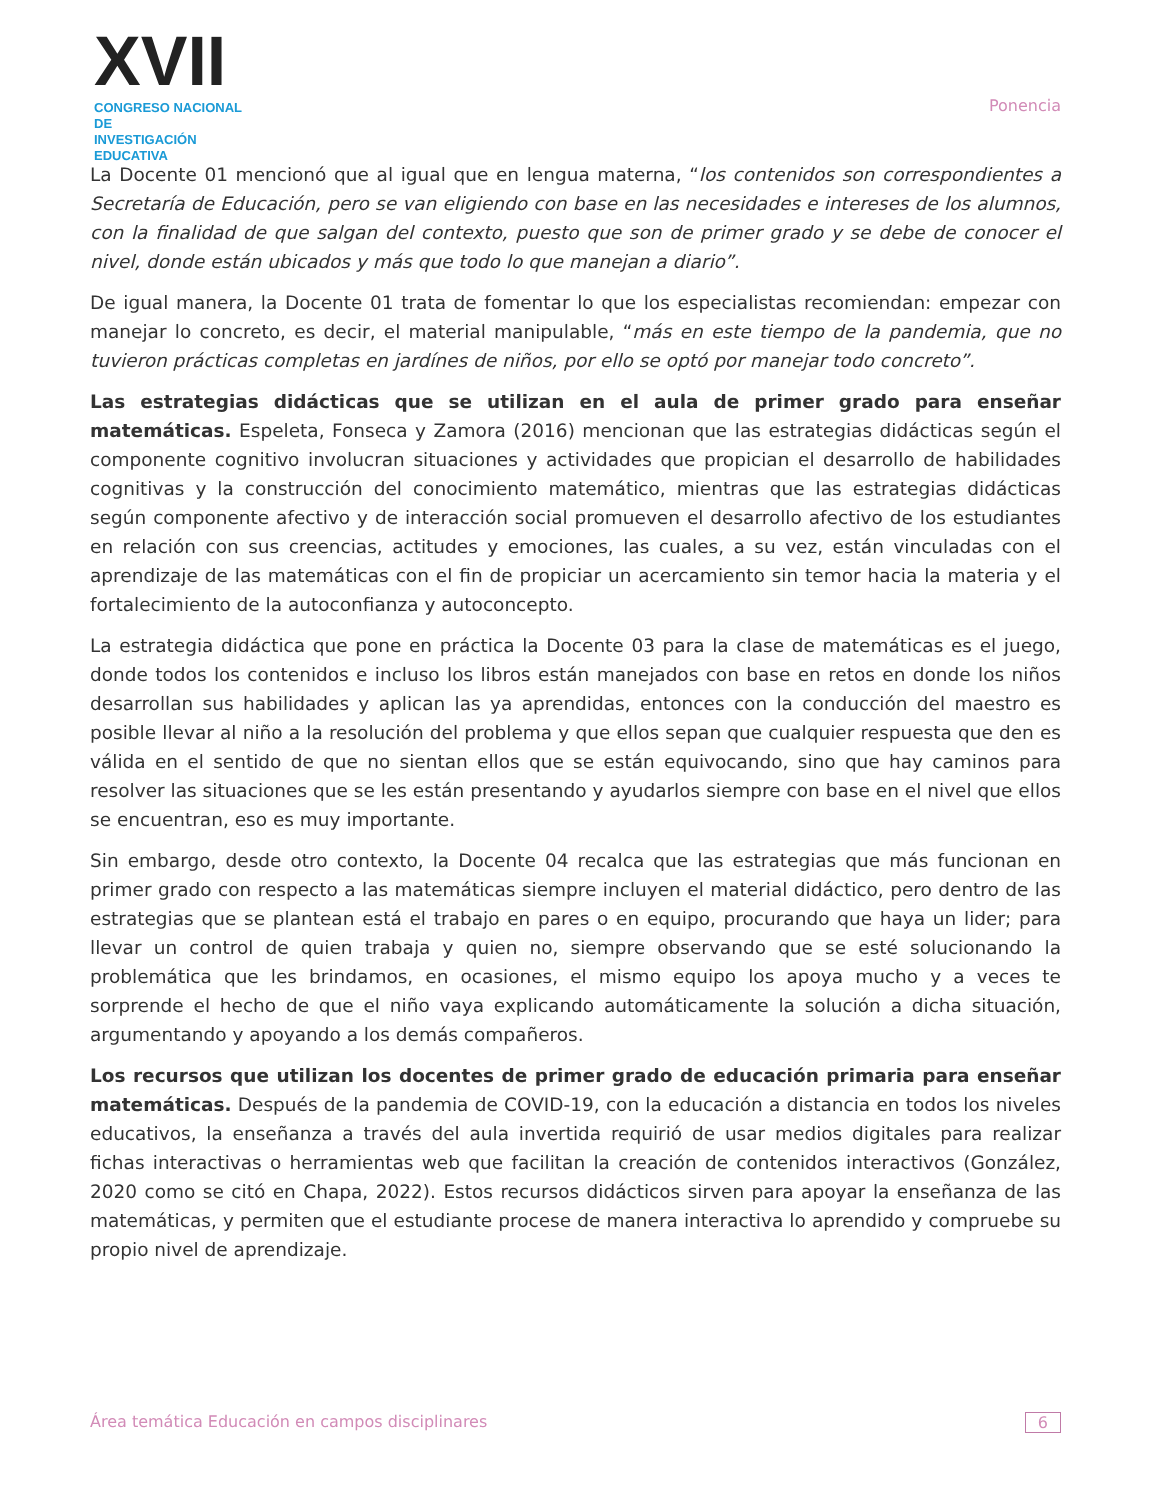XVII
CONGRESO NACIONAL DE
INVESTIGACIÓN EDUCATIVA
Ponencia
La Docente 01 mencionó que al igual que en lengua materna, “los contenidos son correspondientes a Secretaría de Educación, pero se van eligiendo con base en las necesidades e intereses de los alumnos, con la finalidad de que salgan del contexto, puesto que son de primer grado y se debe de conocer el nivel, donde están ubicados y más que todo lo que manejan a diario”.
De igual manera, la Docente 01 trata de fomentar lo que los especialistas recomiendan: empezar con manejar lo concreto, es decir, el material manipulable, “más en este tiempo de la pandemia, que no tuvieron prácticas completas en jardínes de niños, por ello se optó por manejar todo concreto”.
Las estrategias didácticas que se utilizan en el aula de primer grado para enseñar matemáticas. Espeleta, Fonseca y Zamora (2016) mencionan que las estrategias didácticas según el componente cognitivo involucran situaciones y actividades que propician el desarrollo de habilidades cognitivas y la construcción del conocimiento matemático, mientras que las estrategias didácticas según componente afectivo y de interacción social promueven el desarrollo afectivo de los estudiantes en relación con sus creencias, actitudes y emociones, las cuales, a su vez, están vinculadas con el aprendizaje de las matemáticas con el fin de propiciar un acercamiento sin temor hacia la materia y el fortalecimiento de la autoconfianza y autoconcepto.
La estrategia didáctica que pone en práctica la Docente 03 para la clase de matemáticas es el juego, donde todos los contenidos e incluso los libros están manejados con base en retos en donde los niños desarrollan sus habilidades y aplican las ya aprendidas, entonces con la conducción del maestro es posible llevar al niño a la resolución del problema y que ellos sepan que cualquier respuesta que den es válida en el sentido de que no sientan ellos que se están equivocando, sino que hay caminos para resolver las situaciones que se les están presentando y ayudarlos siempre con base en el nivel que ellos se encuentran, eso es muy importante.
Sin embargo, desde otro contexto, la Docente 04 recalca que las estrategias que más funcionan en primer grado con respecto a las matemáticas siempre incluyen el material didáctico, pero dentro de las estrategias que se plantean está el trabajo en pares o en equipo, procurando que haya un lider; para llevar un control de quien trabaja y quien no, siempre observando que se esté solucionando la problemática que les brindamos, en ocasiones, el mismo equipo los apoya mucho y a veces te sorprende el hecho de que el niño vaya explicando automáticamente la solución a dicha situación, argumentando y apoyando a los demás compañeros.
Los recursos que utilizan los docentes de primer grado de educación primaria para enseñar matemáticas. Después de la pandemia de COVID-19, con la educación a distancia en todos los niveles educativos, la enseñanza a través del aula invertida requirió de usar medios digitales para realizar fichas interactivas o herramientas web que facilitan la creación de contenidos interactivos (González, 2020 como se citó en Chapa, 2022). Estos recursos didácticos sirven para apoyar la enseñanza de las matemáticas, y permiten que el estudiante procese de manera interactiva lo aprendido y compruebe su propio nivel de aprendizaje.
Área temática Educación en campos disciplinares 6